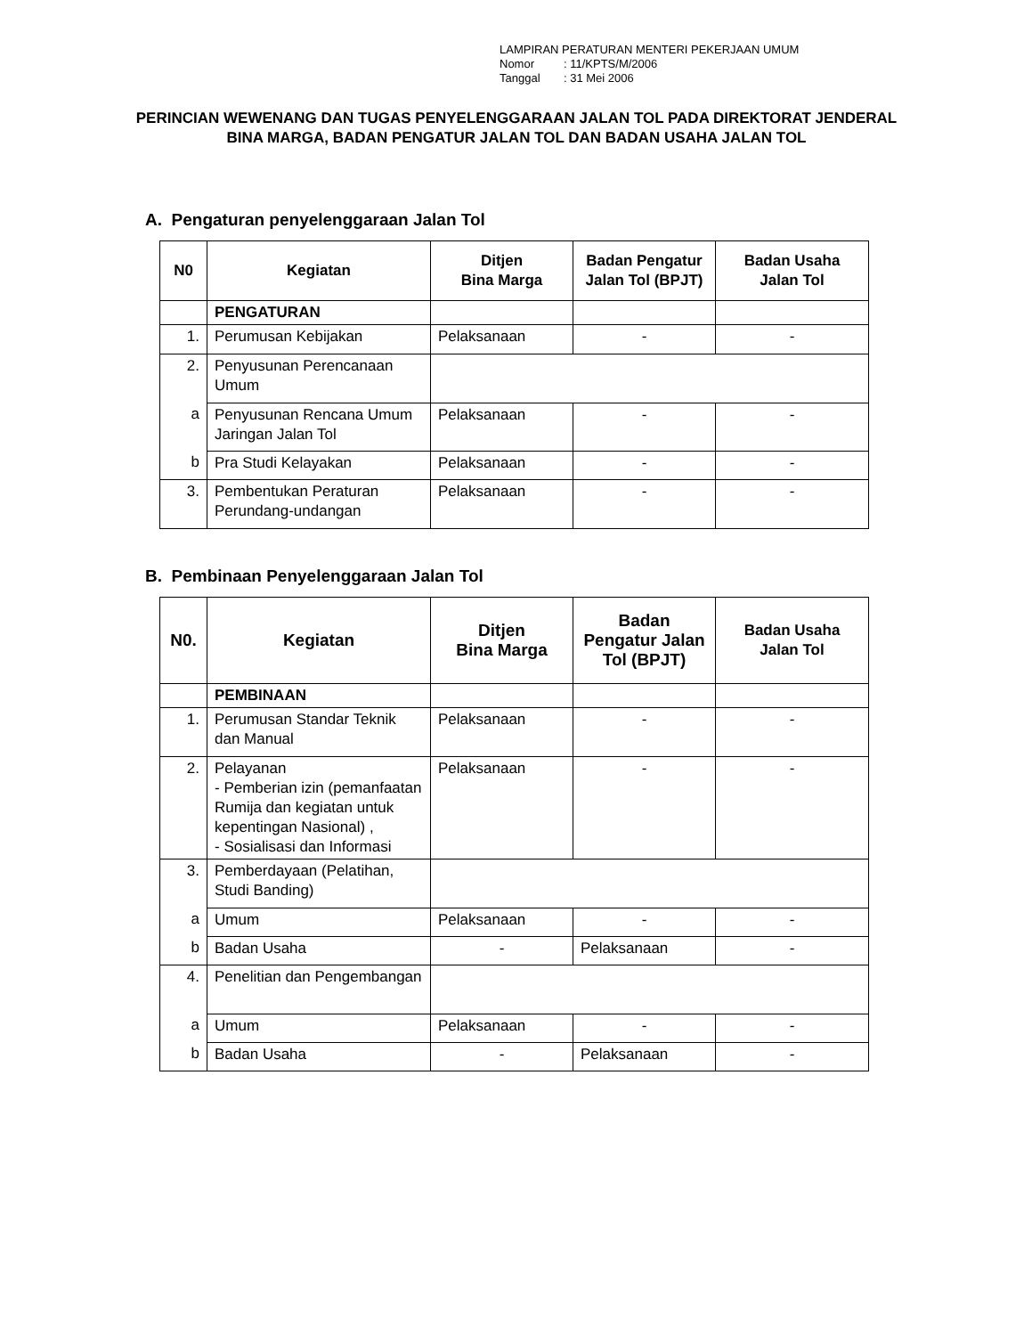LAMPIRAN PERATURAN MENTERI PEKERJAAN UMUM
Nomor: 11/KPTS/M/2006
Tanggal: 31 Mei 2006
PERINCIAN WEWENANG DAN TUGAS PENYELENGGARAAN JALAN TOL PADA DIREKTORAT JENDERAL BINA MARGA, BADAN PENGATUR JALAN TOL DAN BADAN USAHA JALAN TOL
A. Pengaturan penyelenggaraan Jalan Tol
| N0 | Kegiatan | Ditjen Bina Marga | Badan Pengatur Jalan Tol (BPJT) | Badan Usaha Jalan Tol |
| --- | --- | --- | --- | --- |
| | PENGATURAN | | | |
| 1. | Perumusan Kebijakan | Pelaksanaan | - | - |
| 2. | Penyusunan Perencanaan Umum | | | |
| a | Penyusunan Rencana Umum Jaringan Jalan Tol | Pelaksanaan | - | - |
| b | Pra Studi Kelayakan | Pelaksanaan | - | - |
| 3. | Pembentukan Peraturan Perundang-undangan | Pelaksanaan | - | - |
B. Pembinaan Penyelenggaraan Jalan Tol
| N0. | Kegiatan | Ditjen Bina Marga | Badan Pengatur Jalan Tol (BPJT) | Badan Usaha Jalan Tol |
| --- | --- | --- | --- | --- |
| | PEMBINAAN | | | |
| 1. | Perumusan Standar Teknik dan Manual | Pelaksanaan | - | - |
| 2. | Pelayanan - Pemberian izin (pemanfaatan Rumija dan kegiatan untuk kepentingan Nasional) , - Sosialisasi dan Informasi | Pelaksanaan | - | - |
| 3. | Pemberdayaan (Pelatihan, Studi Banding) | | | |
| a | Umum | Pelaksanaan | - | - |
| b | Badan Usaha | - | Pelaksanaan | - |
| 4. | Penelitian dan Pengembangan | | | |
| a | Umum | Pelaksanaan | - | - |
| b | Badan Usaha | - | Pelaksanaan | - |